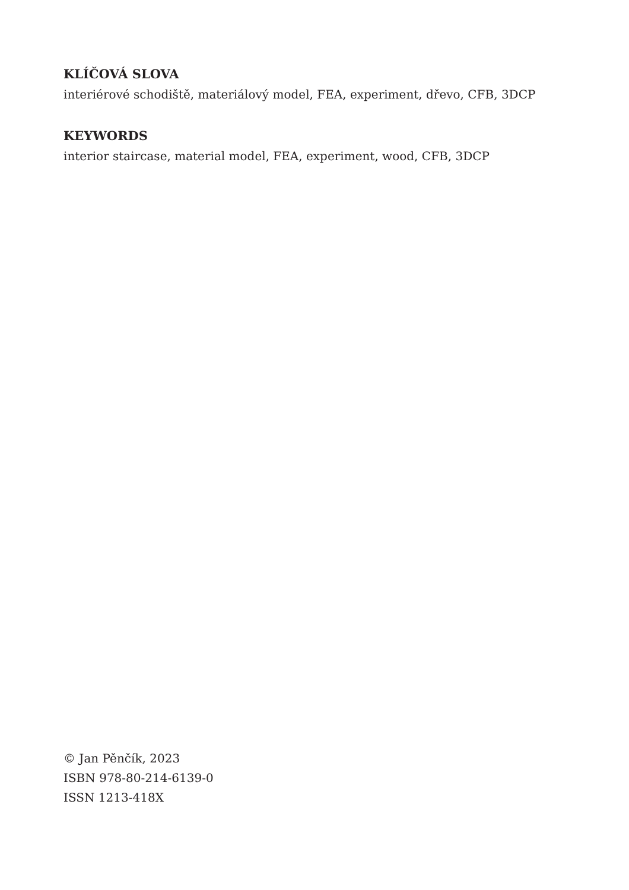KLÍČOVÁ SLOVA
interiérové schodiště, materiálový model, FEA, experiment, dřevo, CFB, 3DCP
KEYWORDS
interior staircase, material model, FEA, experiment, wood, CFB, 3DCP
© Jan Pěnčík, 2023
ISBN 978-80-214-6139-0
ISSN 1213-418X